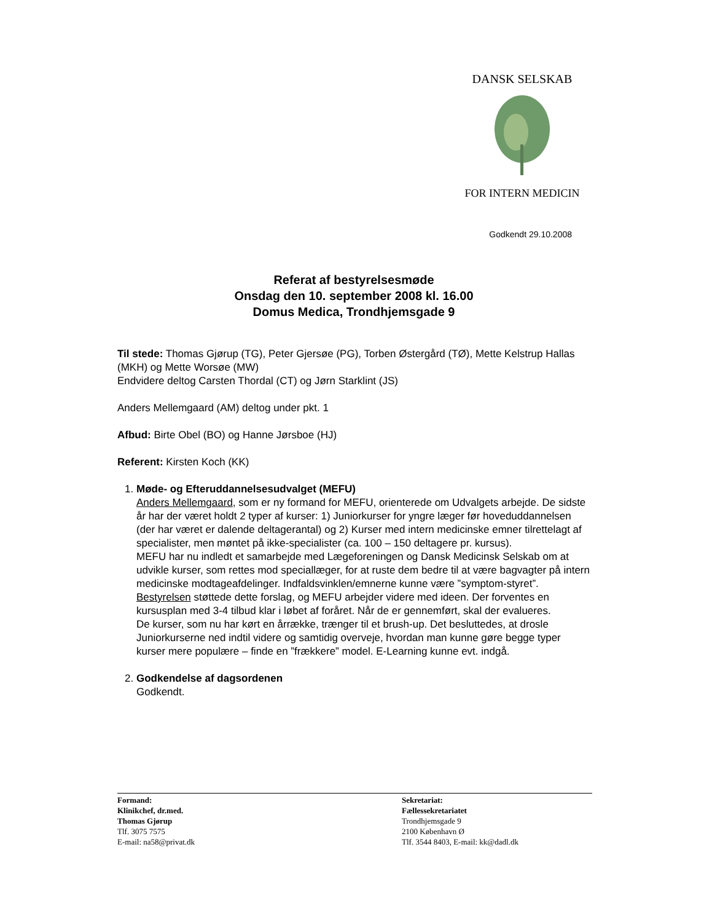DANSK SELSKAB
FOR INTERN MEDICIN
Godkendt 29.10.2008
Referat af bestyrelsesmøde
Onsdag den 10. september 2008 kl. 16.00
Domus Medica, Trondhjemsgade 9
Til stede: Thomas Gjørup (TG), Peter Gjersøe (PG), Torben Østergård (TØ), Mette Kelstrup Hallas (MKH) og Mette Worsøe (MW)
Endvidere deltog Carsten Thordal (CT) og Jørn Starklint (JS)
Anders Mellemgaard (AM) deltog under pkt. 1
Afbud: Birte Obel (BO) og Hanne Jørsboe (HJ)
Referent: Kirsten Koch (KK)
1. Møde- og Efteruddannelsesudvalget (MEFU)
Anders Mellemgaard, som er ny formand for MEFU, orienterede om Udvalgets arbejde. De sidste år har der været holdt 2 typer af kurser: 1) Juniorkurser for yngre læger før hoveduddannelsen (der har været er dalende deltagerantal) og 2) Kurser med intern medicinske emner tilrettelagt af specialister, men møntet på ikke-specialister (ca. 100 – 150 deltagere pr. kursus).
MEFU har nu indledt et samarbejde med Lægeforeningen og Dansk Medicinsk Selskab om at udvikle kurser, som rettes mod speciallæger, for at ruste dem bedre til at være bagvagter på intern medicinske modtageafdelinger. Indfaldsvinklen/emnerne kunne være ”symptom-styret”.
Bestyrelsen støttede dette forslag, og MEFU arbejder videre med ideen. Der forventes en kursusplan med 3-4 tilbud klar i løbet af foråret. Når de er gennemført, skal der evalueres.
De kurser, som nu har kørt en årrække, trænger til et brush-up. Det besluttedes, at drosle Juniorkurserne ned indtil videre og samtidig overveje, hvordan man kunne gøre begge typer kurser mere populære – finde en ”frækkere” model. E-Learning kunne evt. indgå.
2. Godkendelse af dagsordenen
Godkendt.
Formand:
Klinikchef, dr.med.
Thomas Gjørup
Tlf. 3075 7575
E-mail: na58@privat.dk
Sekretariat:
Fællessekretariatet
Trondhjemsgade 9
2100 København Ø
Tlf. 3544 8403, E-mail: kk@dadl.dk